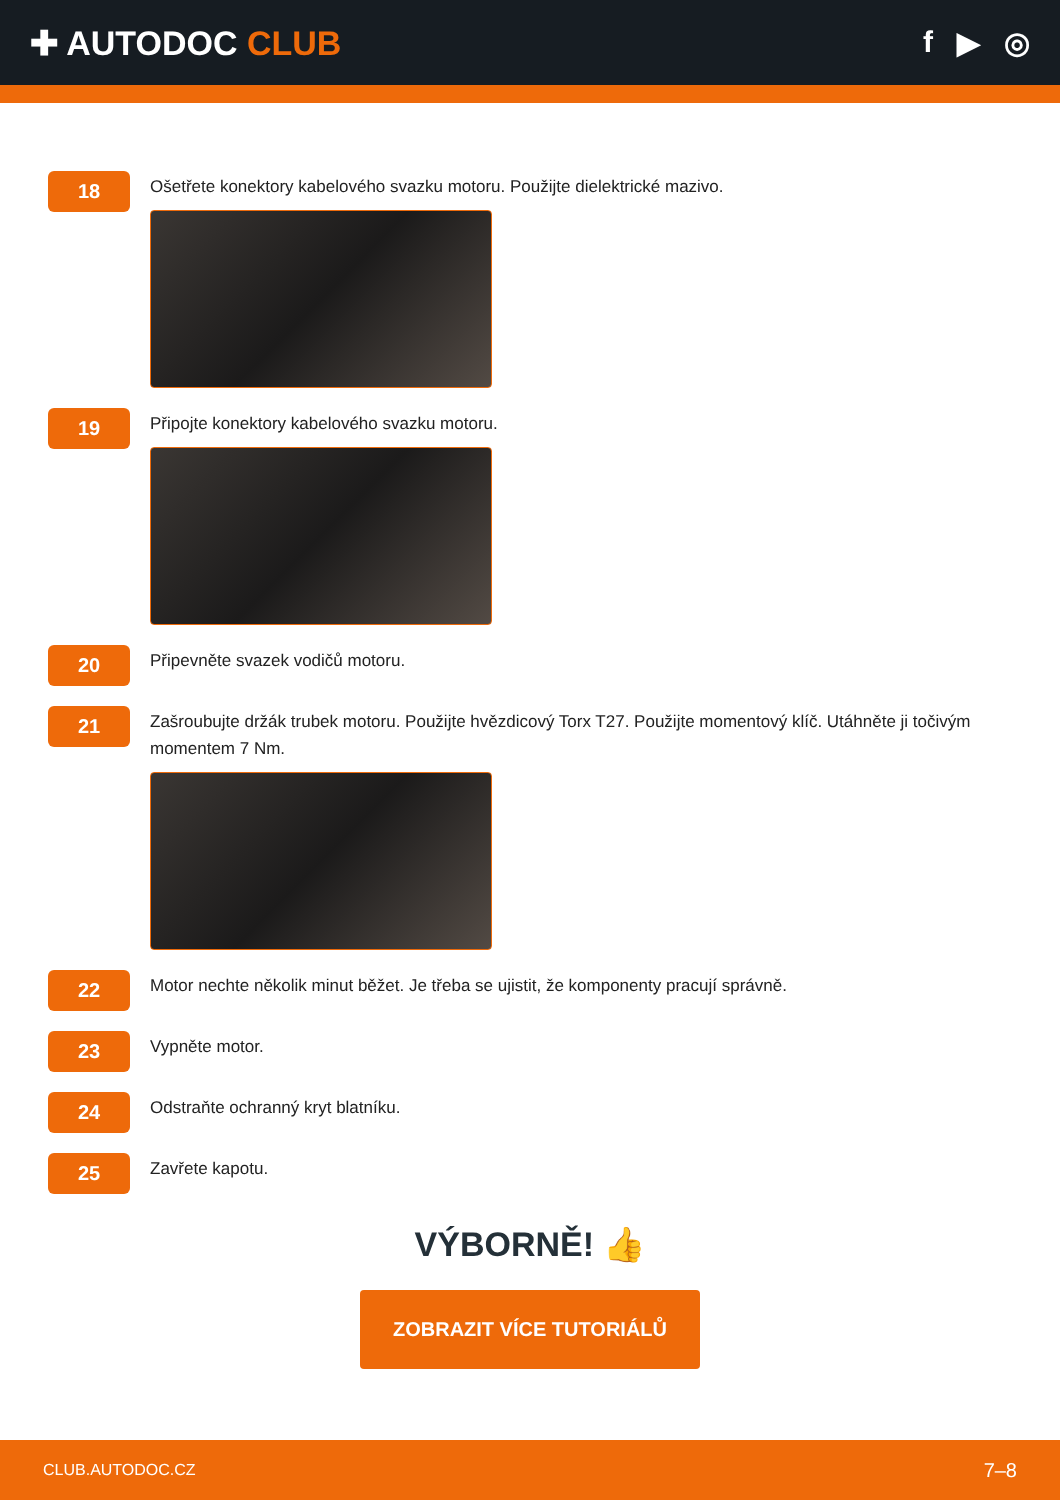✚ AUTODOC CLUB f ▶ ◎
18
Ošetřete konektory kabelového svazku motoru. Použijte dielektrické mazivo.
19
Připojte konektory kabelového svazku motoru.
20
Připevněte svazek vodičů motoru.
21
Zašroubujte držák trubek motoru. Použijte hvězdicový Torx T27. Použijte momentový klíč. Utáhněte ji točivým momentem 7 Nm.
22
Motor nechte několik minut běžet. Je třeba se ujistit, že komponenty pracují správně.
23
Vypněte motor.
24
Odstraňte ochranný kryt blatníku.
25
Zavřete kapotu.
VÝBORNĚ! 👍
ZOBRAZIT VÍCE TUTORIÁLŮ
CLUB.AUTODOC.CZ 7–8